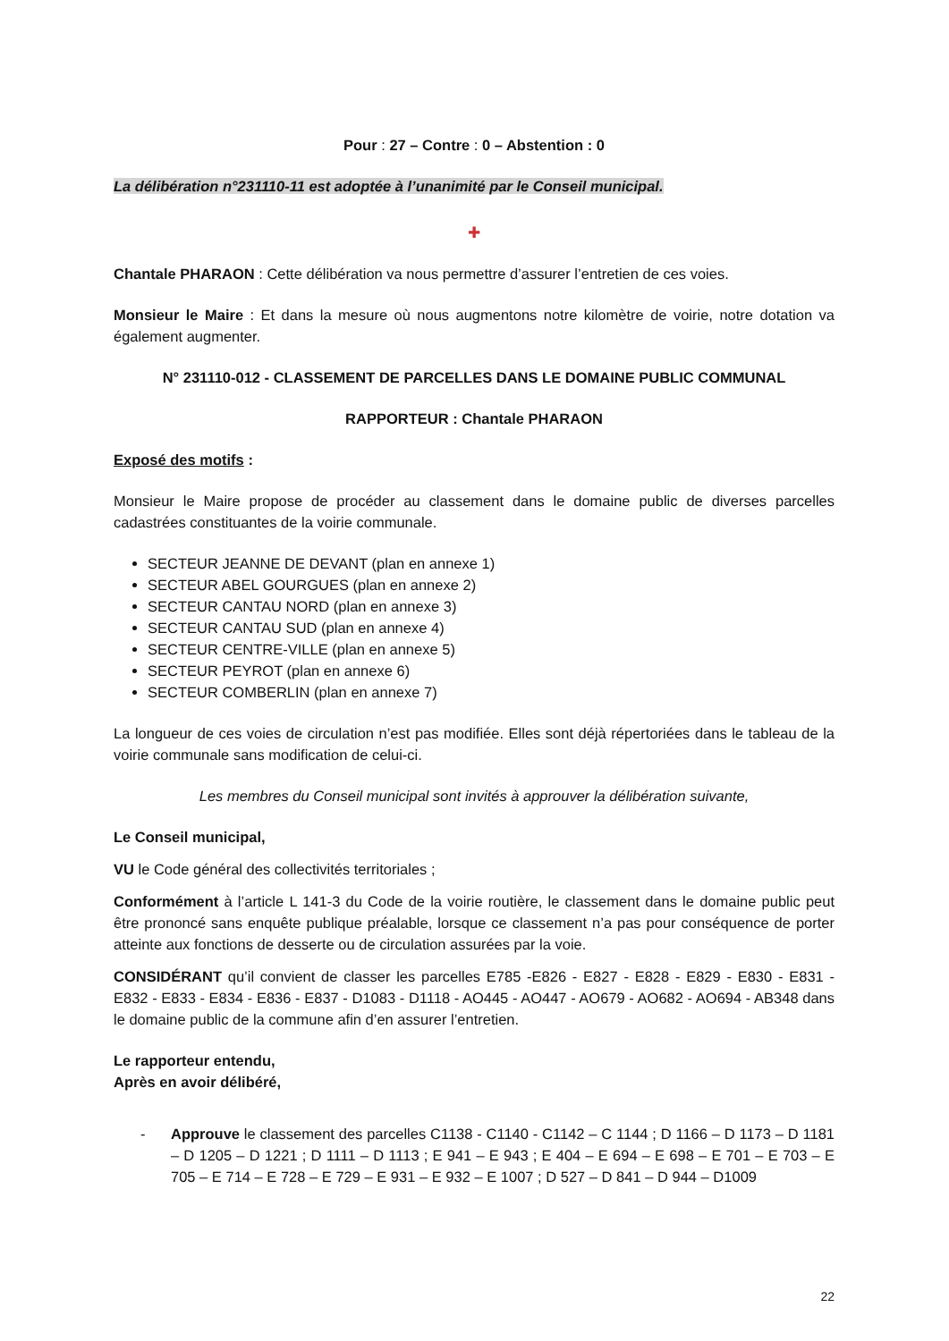Pour : 27 – Contre : 0 – Abstention : 0
La délibération n°231110-11 est adoptée à l’unanimité par le Conseil municipal.
✚
Chantale PHARAON : Cette délibération va nous permettre d’assurer l’entretien de ces voies.
Monsieur le Maire : Et dans la mesure où nous augmentons notre kilomètre de voirie, notre dotation va également augmenter.
N° 231110-012 - CLASSEMENT DE PARCELLES DANS LE DOMAINE PUBLIC COMMUNAL
RAPPORTEUR : Chantale PHARAON
Exposé des motifs :
Monsieur le Maire propose de procéder au classement dans le domaine public de diverses parcelles cadastrées constituantes de la voirie communale.
SECTEUR JEANNE DE DEVANT (plan en annexe 1)
SECTEUR ABEL GOURGUES (plan en annexe 2)
SECTEUR CANTAU NORD (plan en annexe 3)
SECTEUR CANTAU SUD (plan en annexe 4)
SECTEUR CENTRE-VILLE (plan en annexe 5)
SECTEUR PEYROT (plan en annexe 6)
SECTEUR COMBERLIN (plan en annexe 7)
La longueur de ces voies de circulation n’est pas modifiée. Elles sont déjà répertoriées dans le tableau de la voirie communale sans modification de celui-ci.
Les membres du Conseil municipal sont invités à approuver la délibération suivante,
Le Conseil municipal,
VU le Code général des collectivités territoriales ;
Conformément à l’article L 141-3 du Code de la voirie routière, le classement dans le domaine public peut être prononcé sans enquête publique préalable, lorsque ce classement n’a pas pour conséquence de porter atteinte aux fonctions de desserte ou de circulation assurées par la voie.
CONSIDÉRANT qu’il convient de classer les parcelles E785 -E826 - E827 - E828 - E829 - E830 - E831 - E832 - E833 - E834 - E836 - E837 - D1083 - D1118 - AO445 - AO447 - AO679 - AO682 - AO694 - AB348 dans le domaine public de la commune afin d’en assurer l’entretien.
Le rapporteur entendu,
Après en avoir délibéré,
- Approuve le classement des parcelles C1138 - C1140 - C1142 – C 1144 ; D 1166 – D 1173 – D 1181 – D 1205 – D 1221 ; D 1111 – D 1113 ; E 941 – E 943 ; E 404 – E 694 – E 698 – E 701 – E 703 – E 705 – E 714 – E 728 – E 729 – E 931 – E 932 – E 1007 ; D 527 – D 841 – D 944 – D1009
22